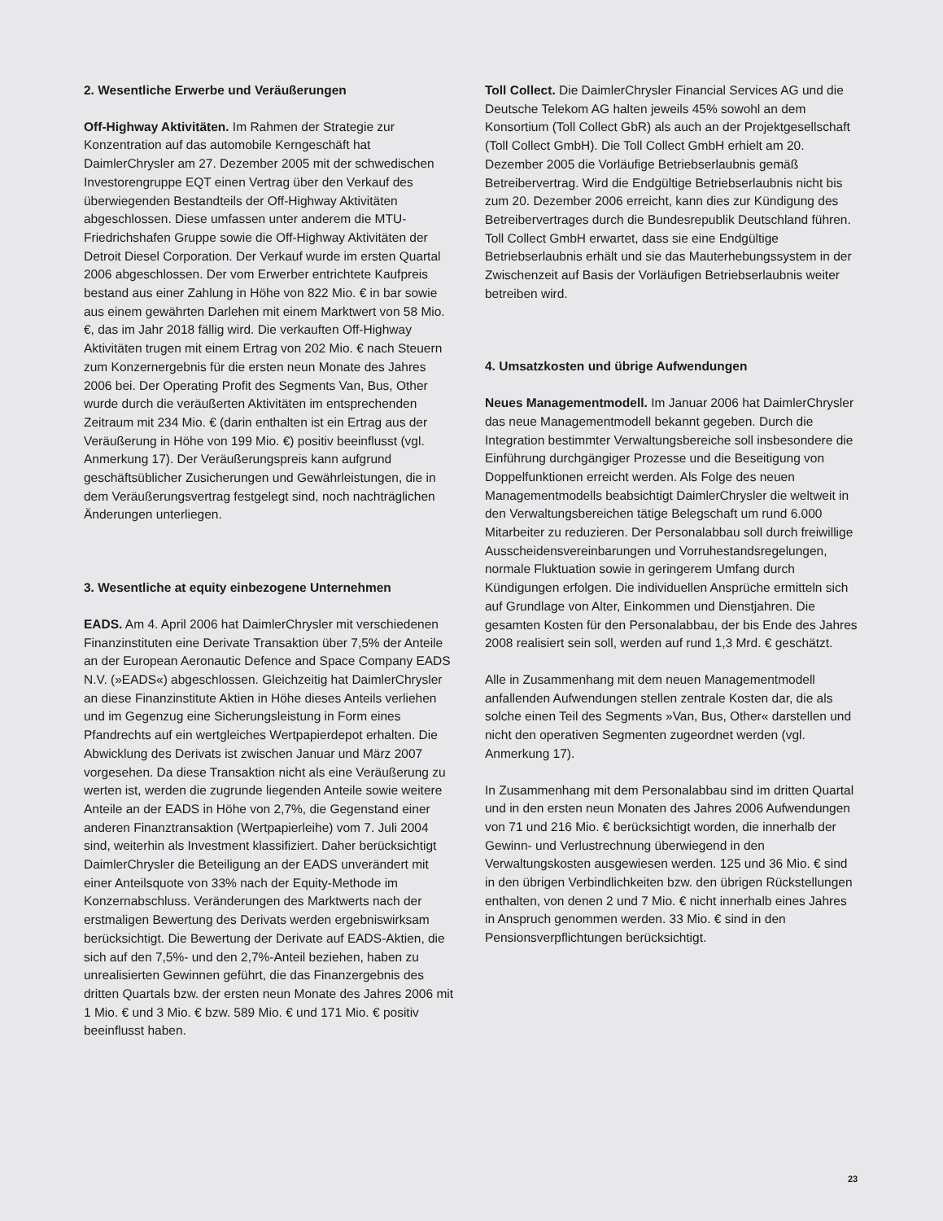2. Wesentliche Erwerbe und Veräußerungen
Off-Highway Aktivitäten. Im Rahmen der Strategie zur Konzentration auf das automobile Kerngeschäft hat DaimlerChrysler am 27. Dezember 2005 mit der schwedischen Investorengruppe EQT einen Vertrag über den Verkauf des überwiegenden Bestandteils der Off-Highway Aktivitäten abgeschlossen. Diese umfassen unter anderem die MTU-Friedrichshafen Gruppe sowie die Off-Highway Aktivitäten der Detroit Diesel Corporation. Der Verkauf wurde im ersten Quartal 2006 abgeschlossen. Der vom Erwerber entrichtete Kaufpreis bestand aus einer Zahlung in Höhe von 822 Mio. € in bar sowie aus einem gewährten Darlehen mit einem Marktwert von 58 Mio. €, das im Jahr 2018 fällig wird. Die verkauften Off-Highway Aktivitäten trugen mit einem Ertrag von 202 Mio. € nach Steuern zum Konzernergebnis für die ersten neun Monate des Jahres 2006 bei. Der Operating Profit des Segments Van, Bus, Other wurde durch die veräußerten Aktivitäten im entsprechenden Zeitraum mit 234 Mio. € (darin enthalten ist ein Ertrag aus der Veräußerung in Höhe von 199 Mio. €) positiv beeinflusst (vgl. Anmerkung 17). Der Veräußerungspreis kann aufgrund geschäftsüblicher Zusicherungen und Gewährleistungen, die in dem Veräußerungsvertrag festgelegt sind, noch nachträglichen Änderungen unterliegen.
3. Wesentliche at equity einbezogene Unternehmen
EADS. Am 4. April 2006 hat DaimlerChrysler mit verschiedenen Finanzinstituten eine Derivate Transaktion über 7,5% der Anteile an der European Aeronautic Defence and Space Company EADS N.V. (»EADS«) abgeschlossen. Gleichzeitig hat DaimlerChrysler an diese Finanzinstitute Aktien in Höhe dieses Anteils verliehen und im Gegenzug eine Sicherungsleistung in Form eines Pfandrechts auf ein wertgleiches Wertpapierdepot erhalten. Die Abwicklung des Derivats ist zwischen Januar und März 2007 vorgesehen. Da diese Transaktion nicht als eine Veräußerung zu werten ist, werden die zugrunde liegenden Anteile sowie weitere Anteile an der EADS in Höhe von 2,7%, die Gegenstand einer anderen Finanztransaktion (Wertpapierleihe) vom 7. Juli 2004 sind, weiterhin als Investment klassifiziert. Daher berücksichtigt DaimlerChrysler die Beteiligung an der EADS unverändert mit einer Anteilsquote von 33% nach der Equity-Methode im Konzernabschluss. Veränderungen des Marktwerts nach der erstmaligen Bewertung des Derivats werden ergebniswirksam berücksichtigt. Die Bewertung der Derivate auf EADS-Aktien, die sich auf den 7,5%- und den 2,7%-Anteil beziehen, haben zu unrealisierten Gewinnen geführt, die das Finanzergebnis des dritten Quartals bzw. der ersten neun Monate des Jahres 2006 mit 1 Mio. € und 3 Mio. € bzw. 589 Mio. € und 171 Mio. € positiv beeinflusst haben.
Toll Collect. Die DaimlerChrysler Financial Services AG und die Deutsche Telekom AG halten jeweils 45% sowohl an dem Konsortium (Toll Collect GbR) als auch an der Projektgesellschaft (Toll Collect GmbH). Die Toll Collect GmbH erhielt am 20. Dezember 2005 die Vorläufige Betriebserlaubnis gemäß Betreibervertrag. Wird die Endgültige Betriebserlaubnis nicht bis zum 20. Dezember 2006 erreicht, kann dies zur Kündigung des Betreibervertrages durch die Bundesrepublik Deutschland führen. Toll Collect GmbH erwartet, dass sie eine Endgültige Betriebserlaubnis erhält und sie das Mauterhebungssystem in der Zwischenzeit auf Basis der Vorläufigen Betriebserlaubnis weiter betreiben wird.
4. Umsatzkosten und übrige Aufwendungen
Neues Managementmodell. Im Januar 2006 hat DaimlerChrysler das neue Managementmodell bekannt gegeben. Durch die Integration bestimmter Verwaltungsbereiche soll insbesondere die Einführung durchgängiger Prozesse und die Beseitigung von Doppelfunktionen erreicht werden. Als Folge des neuen Managementmodells beabsichtigt DaimlerChrysler die weltweit in den Verwaltungsbereichen tätige Belegschaft um rund 6.000 Mitarbeiter zu reduzieren. Der Personalabbau soll durch freiwillige Ausscheidensvereinbarungen und Vorruhestandsregelungen, normale Fluktuation sowie in geringerem Umfang durch Kündigungen erfolgen. Die individuellen Ansprüche ermitteln sich auf Grundlage von Alter, Einkommen und Dienstjahren. Die gesamten Kosten für den Personalabbau, der bis Ende des Jahres 2008 realisiert sein soll, werden auf rund 1,3 Mrd. € geschätzt.
Alle in Zusammenhang mit dem neuen Managementmodell anfallenden Aufwendungen stellen zentrale Kosten dar, die als solche einen Teil des Segments »Van, Bus, Other« darstellen und nicht den operativen Segmenten zugeordnet werden (vgl. Anmerkung 17).
In Zusammenhang mit dem Personalabbau sind im dritten Quartal und in den ersten neun Monaten des Jahres 2006 Aufwendungen von 71 und 216 Mio. € berücksichtigt worden, die innerhalb der Gewinn- und Verlustrechnung überwiegend in den Verwaltungskosten ausgewiesen werden. 125 und 36 Mio. € sind in den übrigen Verbindlichkeiten bzw. den übrigen Rückstellungen enthalten, von denen 2 und 7 Mio. € nicht innerhalb eines Jahres in Anspruch genommen werden. 33 Mio. € sind in den Pensionsverpflichtungen berücksichtigt.
23